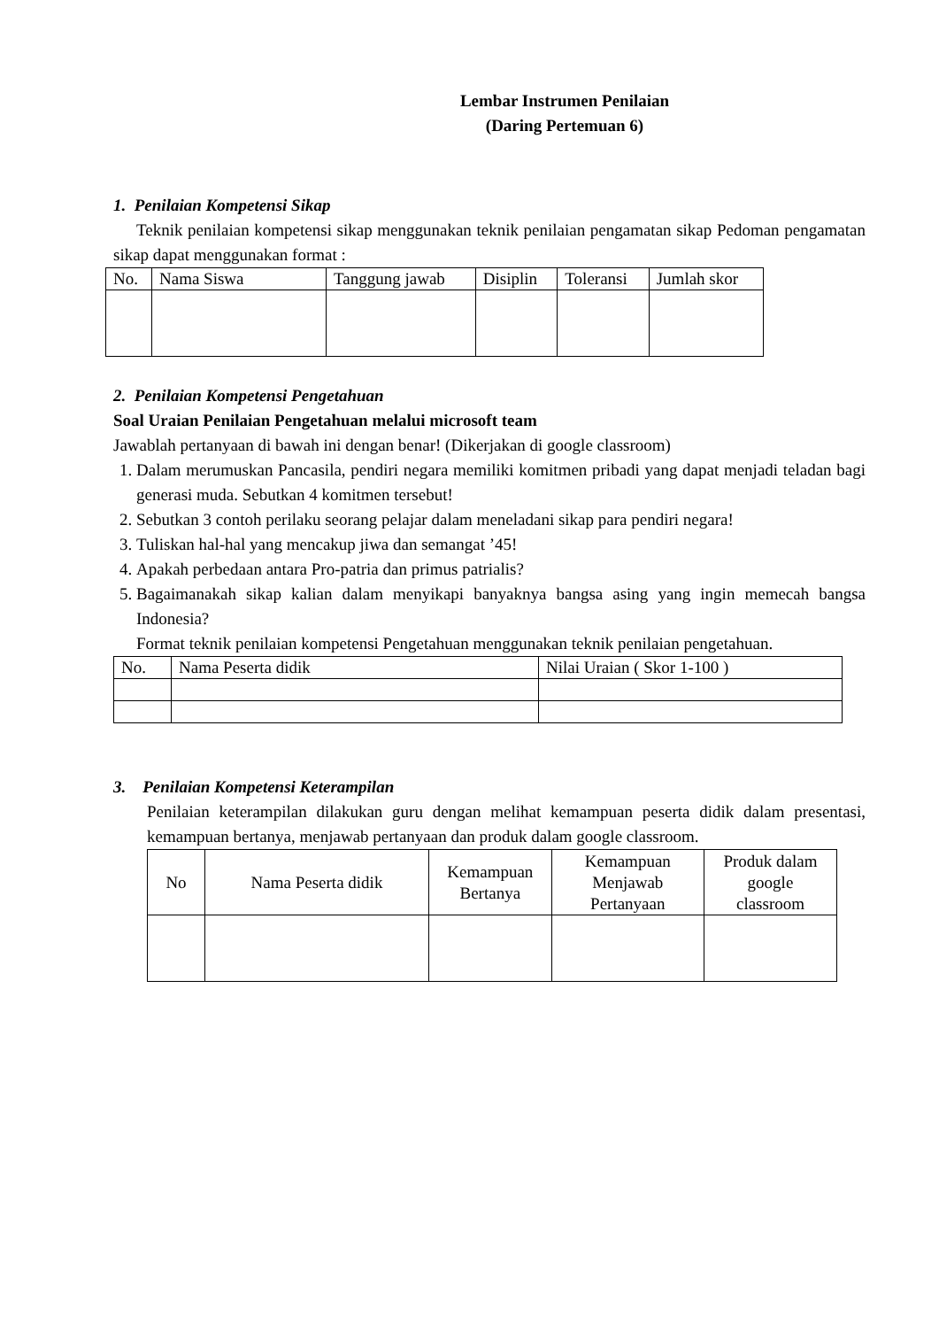Lembar Instrumen Penilaian
(Daring Pertemuan 6)
1. Penilaian Kompetensi Sikap
Teknik penilaian kompetensi sikap menggunakan teknik penilaian pengamatan sikap Pedoman pengamatan sikap dapat menggunakan format :
| No. | Nama Siswa | Tanggung jawab | Disiplin | Toleransi | Jumlah skor |
| --- | --- | --- | --- | --- | --- |
2. Penilaian Kompetensi Pengetahuan
Soal Uraian Penilaian Pengetahuan melalui microsoft team
Jawablah pertanyaan di bawah ini dengan benar! (Dikerjakan di google classroom)
1. Dalam merumuskan Pancasila, pendiri negara memiliki komitmen pribadi yang dapat menjadi teladan bagi generasi muda. Sebutkan 4 komitmen tersebut!
2. Sebutkan 3 contoh perilaku seorang pelajar dalam meneladani sikap para pendiri negara!
3. Tuliskan hal-hal yang mencakup jiwa dan semangat ’45!
4. Apakah perbedaan antara Pro-patria dan primus patrialis?
5. Bagaimanakah sikap kalian dalam menyikapi banyaknya bangsa asing yang ingin memecah bangsa Indonesia?
Format teknik penilaian kompetensi Pengetahuan menggunakan teknik penilaian pengetahuan.
| No. | Nama Peserta didik | Nilai Uraian ( Skor 1-100 ) |
| --- | --- | --- |
3. Penilaian Kompetensi Keterampilan
Penilaian keterampilan dilakukan guru dengan melihat kemampuan peserta didik dalam presentasi, kemampuan bertanya, menjawab pertanyaan dan produk dalam google classroom.
| No | Nama Peserta didik | Kemampuan Bertanya | Kemampuan Menjawab Pertanyaan | Produk dalam google classroom |
| --- | --- | --- | --- | --- |